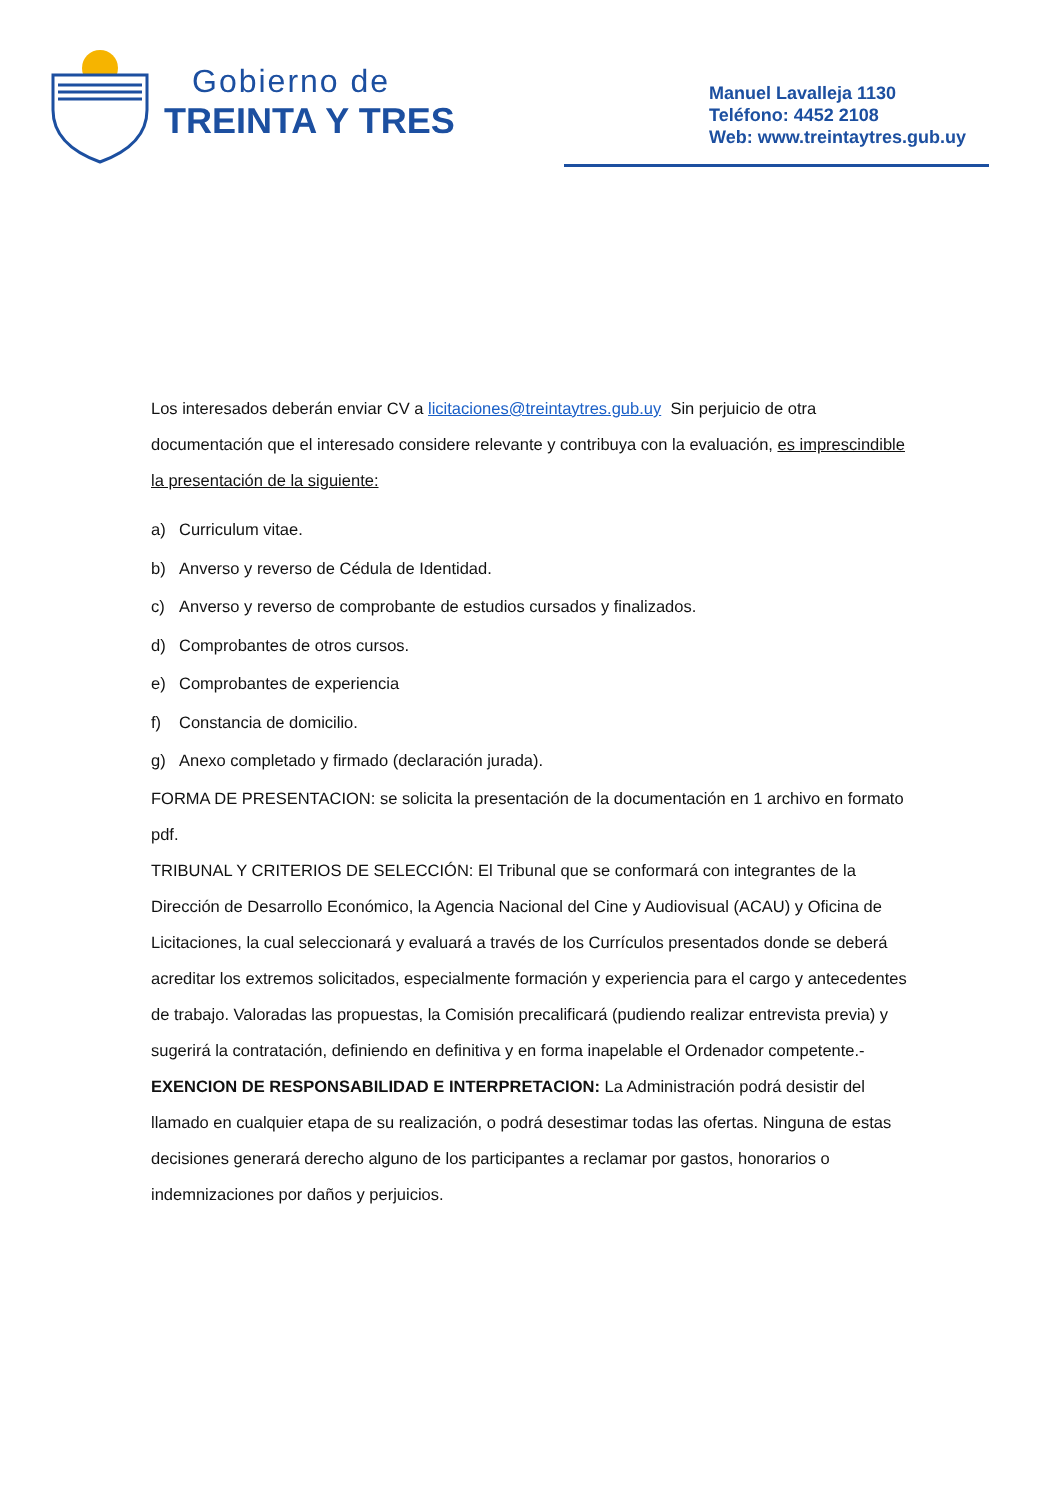Gobierno de
TREINTA Y TRES
Manuel Lavalleja 1130
Teléfono: 4452 2108
Web: www.treintaytres.gub.uy
Los interesados deberán enviar CV a licitaciones@treintaytres.gub.uy Sin perjuicio de otra documentación que el interesado considere relevante y contribuya con la evaluación, es imprescindible la presentación de la siguiente:
a) Curriculum vitae.
b) Anverso y reverso de Cédula de Identidad.
c) Anverso y reverso de comprobante de estudios cursados y finalizados.
d) Comprobantes de otros cursos.
e) Comprobantes de experiencia
f) Constancia de domicilio.
g) Anexo completado y firmado (declaración jurada).
FORMA DE PRESENTACION: se solicita la presentación de la documentación en 1 archivo en formato pdf.
TRIBUNAL Y CRITERIOS DE SELECCIÓN: El Tribunal que se conformará con integrantes de la Dirección de Desarrollo Económico, la Agencia Nacional del Cine y Audiovisual (ACAU) y Oficina de Licitaciones, la cual seleccionará y evaluará a través de los Currículos presentados donde se deberá acreditar los extremos solicitados, especialmente formación y experiencia para el cargo y antecedentes de trabajo. Valoradas las propuestas, la Comisión precalificará (pudiendo realizar entrevista previa) y sugerirá la contratación, definiendo en definitiva y en forma inapelable el Ordenador competente.-
EXENCION DE RESPONSABILIDAD E INTERPRETACION: La Administración podrá desistir del llamado en cualquier etapa de su realización, o podrá desestimar todas las ofertas. Ninguna de estas decisiones generará derecho alguno de los participantes a reclamar por gastos, honorarios o indemnizaciones por daños y perjuicios.